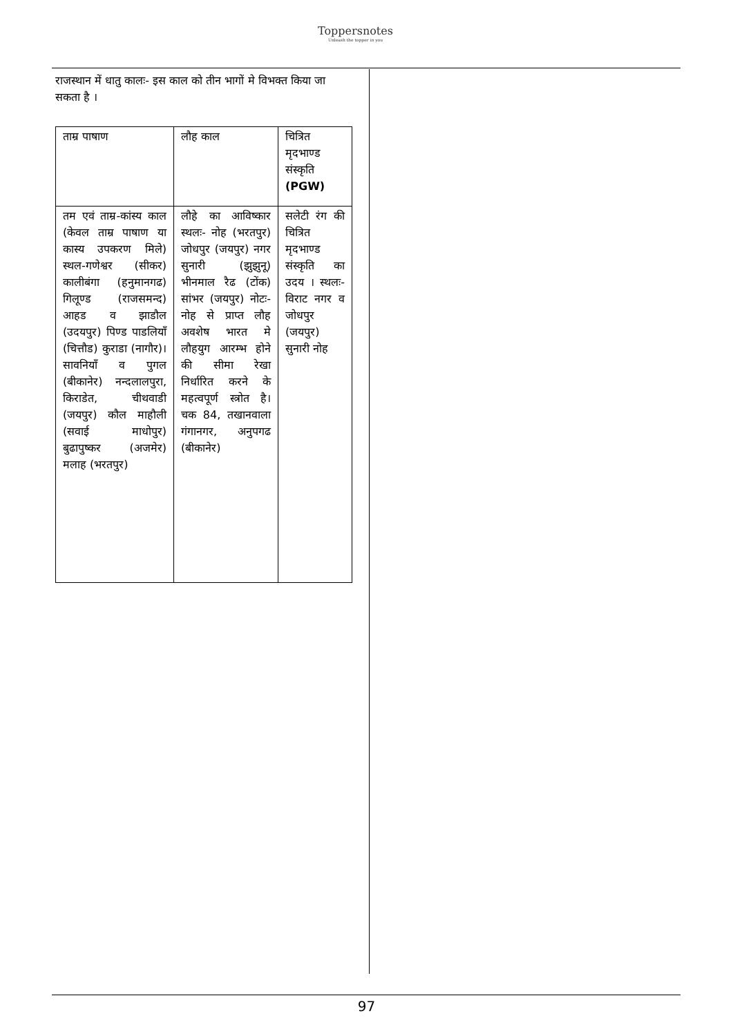Toppersnotes
Unleash the topper in you
राजस्थान में धातु कालः- इस काल को तीन भागों मे विभक्त किया जा सकता है ।
| ताम्र पाषाण | लौह काल | चित्रित मृदभाण्ड संस्कृति (PGW) |
| तम एवं ताम्र-कांस्य काल (केवल ताम्र पाषाण या कास्य उपकरण मिले) स्थल-गणेश्वर (सीकर) कालीबंगा (हनुमानगढ) गिलूण्ड (राजसमन्द) आहड व झाडौल (उदयपुर) पिण्ड पाडलियाँ (चित्तौड) कुराडा (नागौर)। सावनियाँ व पुगल (बीकानेर) नन्दलालपुरा, किराडेत, चीथवाडी (जयपुर) कौल माहौली (सवाई माधोपुर) बुढापुष्कर (अजमेर) मलाह (भरतपुर) | लौहे का आविष्कार स्थलः- नोह (भरतपुर) जोधपुर (जयपुर) नगर सुनारी (झुझुनू) भीनमाल रैढ (टोंक) सांभर (जयपुर) नोटः- नोह से प्राप्त लौह अवशेष भारत मे लौहयुग आरम्भ होने की सीमा रेखा निर्धारित करने के महत्वपूर्ण स्त्रोत है। चक 84, तखानवाला गंगानगर, अनुपगढ (बीकानेर) | सलेटी रंग की चित्रित मृदभाण्ड संस्कृति का उदय । स्थलः- विराट नगर व जोधपुर (जयपुर) सुनारी नोह |
97